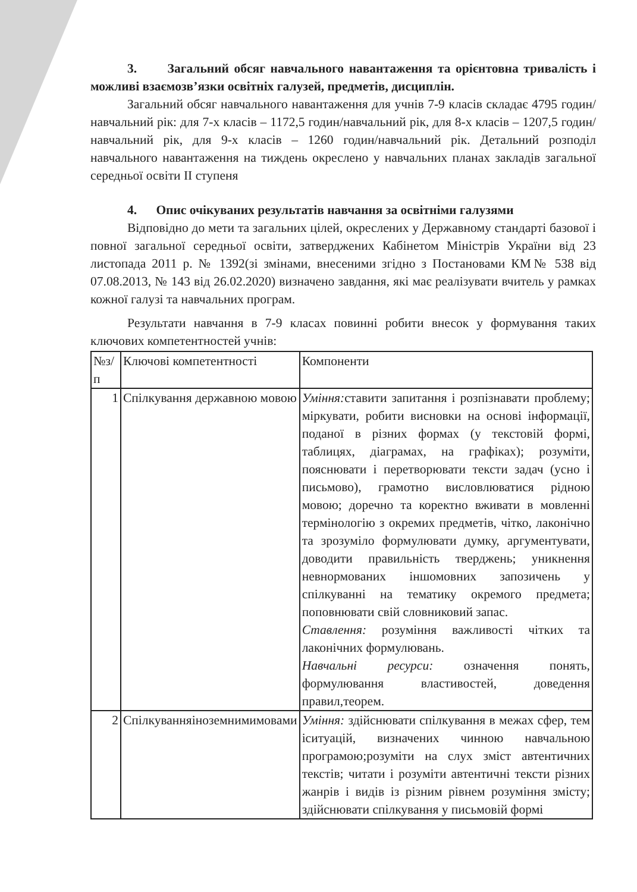3. Загальний обсяг навчального навантаження та орієнтовна тривалість і можливі взаємозв’язки освітніх галузей, предметів, дисциплін.
Загальний обсяг навчального навантаження для учнів 7-9 класів складає 4795 годин/навчальний рік: для 7-х класів – 1172,5 годин/навчальний рік, для 8-х класів – 1207,5 годин/навчальний рік, для 9-х класів – 1260 годин/навчальний рік. Детальний розподіл навчального навантаження на тиждень окреслено у навчальних планах закладів загальної середньої освіти ІІ ступеня
4. Опис очікуваних результатів навчання за освітніми галузями
Відповідно до мети та загальних цілей, окреслених у Державному стандарті базової і повної загальної середньої освіти, затверджених Кабінетом Міністрів України від 23 листопада 2011 р. № 1392(зі змінами, внесеними згідно з Постановами КМ№ 538 від 07.08.2013, № 143 від 26.02.2020) визначено завдання, які має реалізувати вчитель у рамках кожної галузі та навчальних програм.
Результати навчання в 7-9 класах повинні робити внесок у формування таких ключових компетентностей учнів:
| №з/п | Ключові компетентності | Компоненти |
| 1 | Спілкування державною мовою | Уміння: ставити запитання і розпізнавати проблему; міркувати, робити висновки на основі інформації, поданої в різних формах (у текстовій формі, таблицях, діаграмах, на графіках); розуміти, пояснювати і перетворювати тексти задач (усно і письмово), грамотно висловлюватися рідною мовою; доречно та коректно вживати в мовленні термінологію з окремих предметів, чітко, лаконічно та зрозуміло формулювати думку, аргументувати, доводити правильність тверджень; уникнення невнормованих іншомовних запозичень у спілкуванні на тематику окремого предмета; поповнювати свій словниковий запас. Ставлення: розуміння важливості чітких та лаконічних формулювань. Навчальні ресурси: означення понять, формулювання властивостей, доведення правил,теорем. |
| 2 | Спілкуванняіноземнимимовами | Уміння: здійснювати спілкування в межах сфер, тем іситуацій, визначених чинною навчальною програмою;розуміти на слух зміст автентичних текстів; читати і розуміти автентичні тексти різних жанрів і видів із різним рівнем розуміння змісту; здійснювати спілкування у письмовій формі |